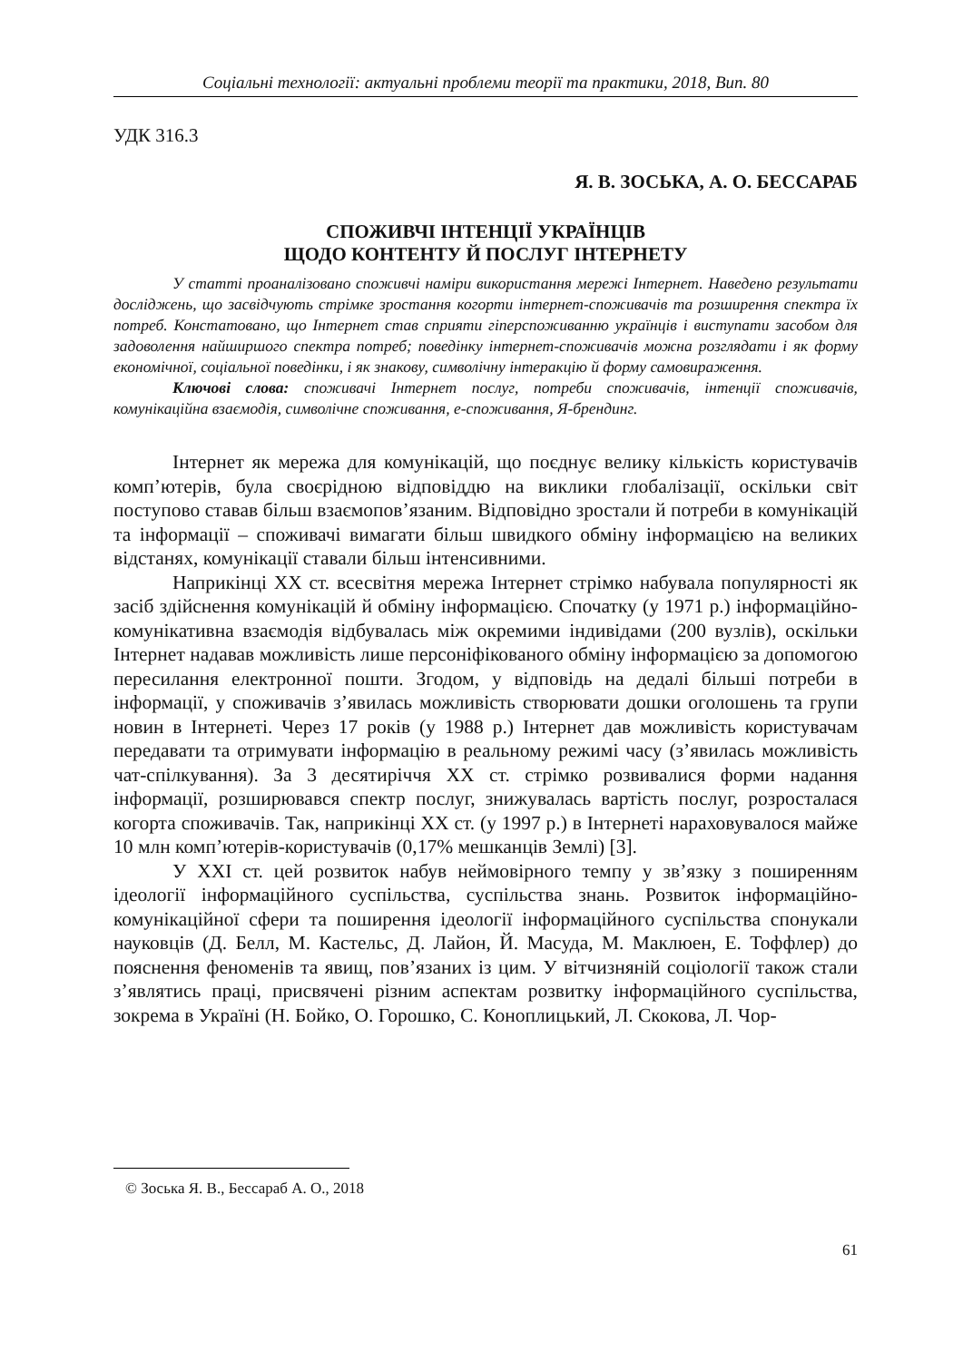Соціальні технології: актуальні проблеми теорії та практики, 2018, Вип. 80
УДК 316.3
Я. В. ЗОСЬКА, А. О. БЕССАРАБ
СПОЖИВЧІ ІНТЕНЦІЇ УКРАЇНЦІВ
ЩОДО КОНТЕНТУ Й ПОСЛУГ ІНТЕРНЕТУ
У статті проаналізовано споживчі наміри використання мережі Інтернет. Наведено результати досліджень, що засвідчують стрімке зростання когорти інтернет-споживачів та розширення спектра їх потреб. Констатовано, що Інтернет став сприяти гіперспоживанню українців і виступати засобом для задоволення найширшого спектра потреб; поведінку інтернет-споживачів можна розглядати і як форму економічної, соціальної поведінки, і як знакову, символічну інтеракцію й форму самовираження.
Ключові слова: споживачі Інтернет послуг, потреби споживачів, інтенції споживачів, комунікаційна взаємодія, символічне споживання, е-споживання, Я-брендинг.
Інтернет як мережа для комунікацій, що поєднує велику кількість користувачів комп’ютерів, була своєрідною відповіддю на виклики глобалізації, оскільки світ поступово ставав більш взаємопов’язаним. Відповідно зростали й потреби в комунікацій та інформації – споживачі вимагати більш швидкого обміну інформацією на великих відстанях, комунікації ставали більш інтенсивними.
Наприкінці XX ст. всесвітня мережа Інтернет стрімко набувала популярності як засіб здійснення комунікацій й обміну інформацією. Спочатку (у 1971 р.) інформаційно-комунікативна взаємодія відбувалась між окремими індивідами (200 вузлів), оскільки Інтернет надавав можливість лише персоніфікованого обміну інформацією за допомогою пересилання електронної пошти. Згодом, у відповідь на дедалі більші потреби в інформації, у споживачів з’явилась можливість створювати дошки оголошень та групи новин в Інтернеті. Через 17 років (у 1988 р.) Інтернет дав можливість користувачам передавати та отримувати інформацію в реальному режимі часу (з’явилась можливість чат-спілкування). За 3 десятиріччя XX ст. стрімко розвивалися форми надання інформації, розширювався спектр послуг, знижувалась вартість послуг, розросталася когорта споживачів. Так, наприкінці XX ст. (у 1997 р.) в Інтернеті нараховувалося майже 10 млн комп’ютерів-користувачів (0,17% мешканців Землі) [3].
У XXI ст. цей розвиток набув неймовірного темпу у зв’язку з поширенням ідеології інформаційного суспільства, суспільства знань. Розвиток інформаційно-комунікаційної сфери та поширення ідеології інформаційного суспільства спонукали науковців (Д. Белл, М. Кастельс, Д. Лайон, Й. Масуда, М. Маклюен, Е. Тоффлер) до пояснення феноменів та явищ, пов’язаних із цим. У вітчизняній соціології також стали з’являтись праці, присвячені різним аспектам розвитку інформаційного суспільства, зокрема в Україні (Н. Бойко, О. Горошко, С. Коноплицький, Л. Скокова, Л. Чор-
© Зоська Я. В., Бессараб А. О., 2018
61